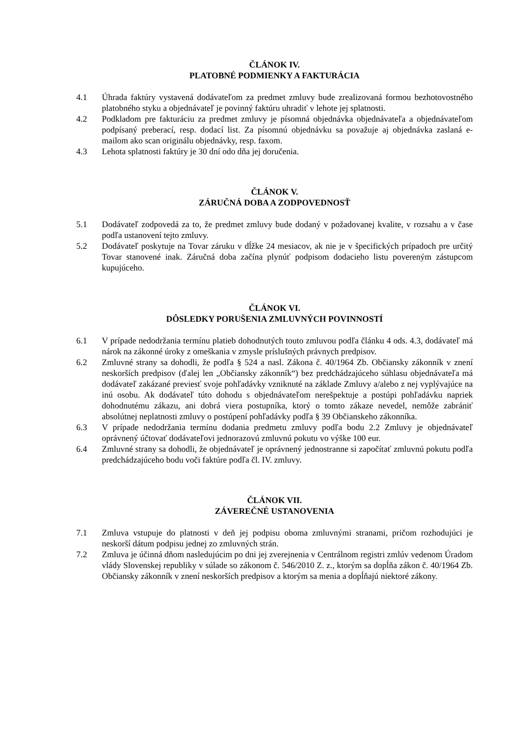ČLÁNOK IV.
PLATOBNÉ PODMIENKY A FAKTURÁCIA
4.1 Úhrada faktúry vystavená dodávateľom za predmet zmluvy bude zrealizovaná formou bezhotovostného platobného styku a objednávateľ je povinný faktúru uhradiť v lehote jej splatnosti.
4.2 Podkladom pre fakturáciu za predmet zmluvy je písomná objednávka objednávateľa a objednávateľom podpísaný preberací, resp. dodací list. Za písomnú objednávku sa považuje aj objednávka zaslaná e- mailom ako scan originálu objednávky, resp. faxom.
4.3 Lehota splatnosti faktúry je 30 dní odo dňa jej doručenia.
ČLÁNOK V.
ZÁRUČNÁ DOBA A ZODPOVEDNOSŤ
5.1 Dodávateľ zodpovedá za to, že predmet zmluvy bude dodaný v požadovanej kvalite, v rozsahu a v čase podľa ustanovení tejto zmluvy.
5.2 Dodávateľ poskytuje na Tovar záruku v dĺžke 24 mesiacov, ak nie je v špecifických prípadoch pre určitý Tovar stanovené inak. Záručná doba začína plynúť podpisom dodacieho listu povereným zástupcom kupujúceho.
ČLÁNOK VI.
DÔSLEDKY PORUŠENIA ZMLUVNÝCH POVINNOSTÍ
6.1 V prípade nedodržania termínu platieb dohodnutých touto zmluvou podľa článku 4 ods. 4.3, dodávateľ má nárok na zákonné úroky z omeškania v zmysle príslušných právnych predpisov.
6.2 Zmluvné strany sa dohodli, že podľa § 524 a nasl. Zákona č. 40/1964 Zb. Občiansky zákonník v znení neskorších predpisov (ďalej len „Občiansky zákonník“) bez predchádzajúceho súhlasu objednávateľa má dodávateľ zakázané previesť svoje pohľadávky vzniknuté na základe Zmluvy a/alebo z nej vyplývajúce na inú osobu. Ak dodávateľ túto dohodu s objednávateľom nerešpektuje a postúpi pohľadávku napriek dohodnutému zákazu, ani dobrá viera postupníka, ktorý o tomto zákaze nevedel, nemôže zabrániť absolútnej neplatnosti zmluvy o postúpení pohľadávky podľa § 39 Občianskeho zákonníka.
6.3 V prípade nedodržania termínu dodania predmetu zmluvy podľa bodu 2.2 Zmluvy je objednávateľ oprávnený účtovať dodávateľovi jednorazovú zmluvnú pokutu vo výške 100 eur.
6.4 Zmluvné strany sa dohodli, že objednávateľ je oprávnený jednostranne si započítať zmluvnú pokutu podľa predchádzajúceho bodu voči faktúre podľa čl. IV. zmluvy.
ČLÁNOK VII.
ZÁVEREČNÉ USTANOVENIA
7.1 Zmluva vstupuje do platnosti v deň jej podpisu oboma zmluvnými stranami, pričom rozhodujúci je neskorší dátum podpisu jednej zo zmluvných strán.
7.2 Zmluva je účinná dňom nasledujúcim po dni jej zverejnenia v Centrálnom registri zmlúv vedenom Úradom vlády Slovenskej republiky v súlade so zákonom č. 546/2010 Z. z., ktorým sa dopĺňa zákon č. 40/1964 Zb. Občiansky zákonník v znení neskorších predpisov a ktorým sa menia a dopĺňajú niektoré zákony.